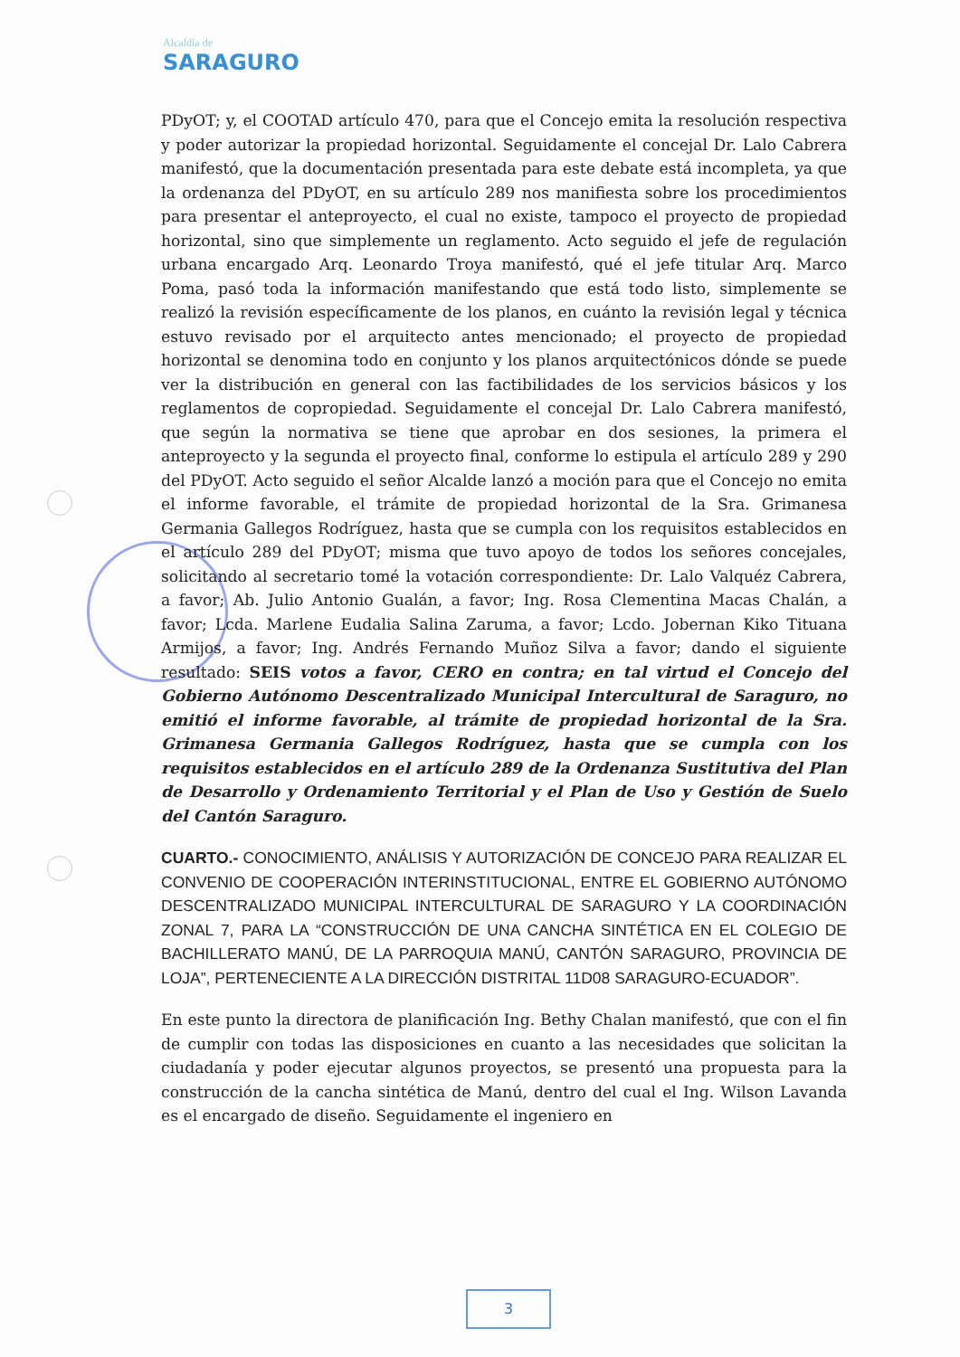Alcaldía de
SARAGURO
PDyOT; y, el COOTAD artículo 470, para que el Concejo emita la resolución respectiva y poder autorizar la propiedad horizontal. Seguidamente el concejal Dr. Lalo Cabrera manifestó, que la documentación presentada para este debate está incompleta, ya que la ordenanza del PDyOT, en su artículo 289 nos manifiesta sobre los procedimientos para presentar el anteproyecto, el cual no existe, tampoco el proyecto de propiedad horizontal, sino que simplemente un reglamento. Acto seguido el jefe de regulación urbana encargado Arq. Leonardo Troya manifestó, qué el jefe titular Arq. Marco Poma, pasó toda la información manifestando que está todo listo, simplemente se realizó la revisión específicamente de los planos, en cuánto la revisión legal y técnica estuvo revisado por el arquitecto antes mencionado; el proyecto de propiedad horizontal se denomina todo en conjunto y los planos arquitectónicos dónde se puede ver la distribución en general con las factibilidades de los servicios básicos y los reglamentos de copropiedad. Seguidamente el concejal Dr. Lalo Cabrera manifestó, que según la normativa se tiene que aprobar en dos sesiones, la primera el anteproyecto y la segunda el proyecto final, conforme lo estipula el artículo 289 y 290 del PDyOT. Acto seguido el señor Alcalde lanzó a moción para que el Concejo no emita el informe favorable, el trámite de propiedad horizontal de la Sra. Grimanesa Germania Gallegos Rodríguez, hasta que se cumpla con los requisitos establecidos en el artículo 289 del PDyOT; misma que tuvo apoyo de todos los señores concejales, solicitando al secretario tomé la votación correspondiente: Dr. Lalo Valquéz Cabrera, a favor; Ab. Julio Antonio Gualán, a favor; Ing. Rosa Clementina Macas Chalán, a favor; Lcda. Marlene Eudalia Salina Zaruma, a favor; Lcdo. Jobernan Kiko Tituana Armijos, a favor; Ing. Andrés Fernando Muñoz Silva a favor; dando el siguiente resultado: SEIS votos a favor, CERO en contra; en tal virtud el Concejo del Gobierno Autónomo Descentralizado Municipal Intercultural de Saraguro, no emitió el informe favorable, al trámite de propiedad horizontal de la Sra. Grimanesa Germania Gallegos Rodríguez, hasta que se cumpla con los requisitos establecidos en el artículo 289 de la Ordenanza Sustitutiva del Plan de Desarrollo y Ordenamiento Territorial y el Plan de Uso y Gestión de Suelo del Cantón Saraguro.
CUARTO.- CONOCIMIENTO, ANÁLISIS Y AUTORIZACIÓN DE CONCEJO PARA REALIZAR EL CONVENIO DE COOPERACIÓN INTERINSTITUCIONAL, ENTRE EL GOBIERNO AUTÓNOMO DESCENTRALIZADO MUNICIPAL INTERCULTURAL DE SARAGURO Y LA COORDINACIÓN ZONAL 7, PARA LA “CONSTRUCCIÓN DE UNA CANCHA SINTÉTICA EN EL COLEGIO DE BACHILLERATO MANÚ, DE LA PARROQUIA MANÚ, CANTÓN SARAGURO, PROVINCIA DE LOJA”, PERTENECIENTE A LA DIRECCIÓN DISTRITAL 11D08 SARAGURO-ECUADOR”.
En este punto la directora de planificación Ing. Bethy Chalan manifestó, que con el fin de cumplir con todas las disposiciones en cuanto a las necesidades que solicitan la ciudadanía y poder ejecutar algunos proyectos, se presentó una propuesta para la construcción de la cancha sintética de Manú, dentro del cual el Ing. Wilson Lavanda es el encargado de diseño. Seguidamente el ingeniero en
3